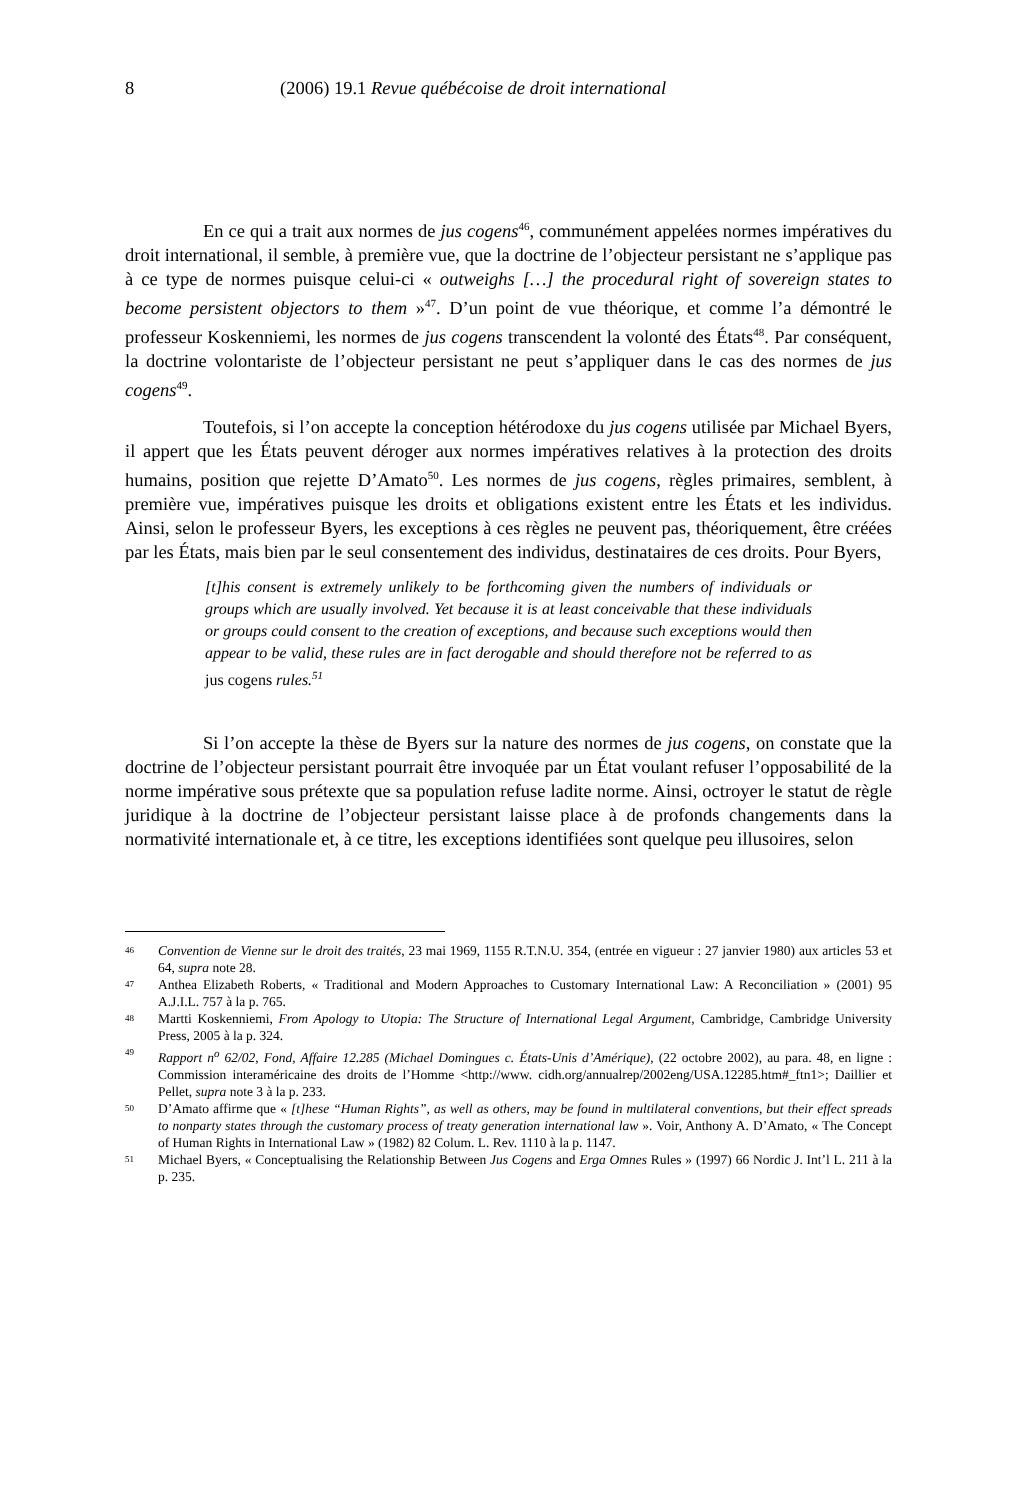8 (2006) 19.1 Revue québécoise de droit international
En ce qui a trait aux normes de jus cogens<sup>46</sup>, communément appelées normes impératives du droit international, il semble, à première vue, que la doctrine de l’objecteur persistant ne s’applique pas à ce type de normes puisque celui-ci « outweighs […] the procedural right of sovereign states to become persistent objectors to them »<sup>47</sup>. D’un point de vue théorique, et comme l’a démontré le professeur Koskenniemi, les normes de jus cogens transcendent la volonté des États<sup>48</sup>. Par conséquent, la doctrine volontariste de l’objecteur persistant ne peut s’appliquer dans le cas des normes de jus cogens<sup>49</sup>.
Toutefois, si l’on accepte la conception hétérodoxe du jus cogens utilisée par Michael Byers, il appert que les États peuvent déroger aux normes impératives relatives à la protection des droits humains, position que rejette D’Amato<sup>50</sup>. Les normes de jus cogens, règles primaires, semblent, à première vue, impératives puisque les droits et obligations existent entre les États et les individus. Ainsi, selon le professeur Byers, les exceptions à ces règles ne peuvent pas, théoriquement, être créées par les États, mais bien par le seul consentement des individus, destinataires de ces droits. Pour Byers,
[t]his consent is extremely unlikely to be forthcoming given the numbers of individuals or groups which are usually involved. Yet because it is at least conceivable that these individuals or groups could consent to the creation of exceptions, and because such exceptions would then appear to be valid, these rules are in fact derogable and should therefore not be referred to as jus cogens rules.<sup>51</sup>
Si l’on accepte la thèse de Byers sur la nature des normes de jus cogens, on constate que la doctrine de l’objecteur persistant pourrait être invoquée par un État voulant refuser l’opposabilité de la norme impérative sous prétexte que sa population refuse ladite norme. Ainsi, octroyer le statut de règle juridique à la doctrine de l’objecteur persistant laisse place à de profonds changements dans la normativité internationale et, à ce titre, les exceptions identifiées sont quelque peu illusoires, selon
46 Convention de Vienne sur le droit des traités, 23 mai 1969, 1155 R.T.N.U. 354, (entrée en vigueur : 27 janvier 1980) aux articles 53 et 64, supra note 28.
47 Anthea Elizabeth Roberts, « Traditional and Modern Approaches to Customary International Law: A Reconciliation » (2001) 95 A.J.I.L. 757 à la p. 765.
48 Martti Koskenniemi, From Apology to Utopia: The Structure of International Legal Argument, Cambridge, Cambridge University Press, 2005 à la p. 324.
49 Rapport n<sup>o</sup> 62/02, Fond, Affaire 12.285 (Michael Domingues c. États-Unis d’Amérique), (22 octobre 2002), au para. 48, en ligne : Commission interaméricaine des droits de l’Homme <http://www. cidh.org/annualrep/2002eng/USA.12285.htm#_ftn1>; Daillier et Pellet, supra note 3 à la p. 233.
50 D’Amato affirme que « [t]hese “Human Rights”, as well as others, may be found in multilateral conventions, but their effect spreads to nonparty states through the customary process of treaty generation international law ». Voir, Anthony A. D’Amato, « The Concept of Human Rights in International Law » (1982) 82 Colum. L. Rev. 1110 à la p. 1147.
51 Michael Byers, « Conceptualising the Relationship Between Jus Cogens and Erga Omnes Rules » (1997) 66 Nordic J. Int’l L. 211 à la p. 235.